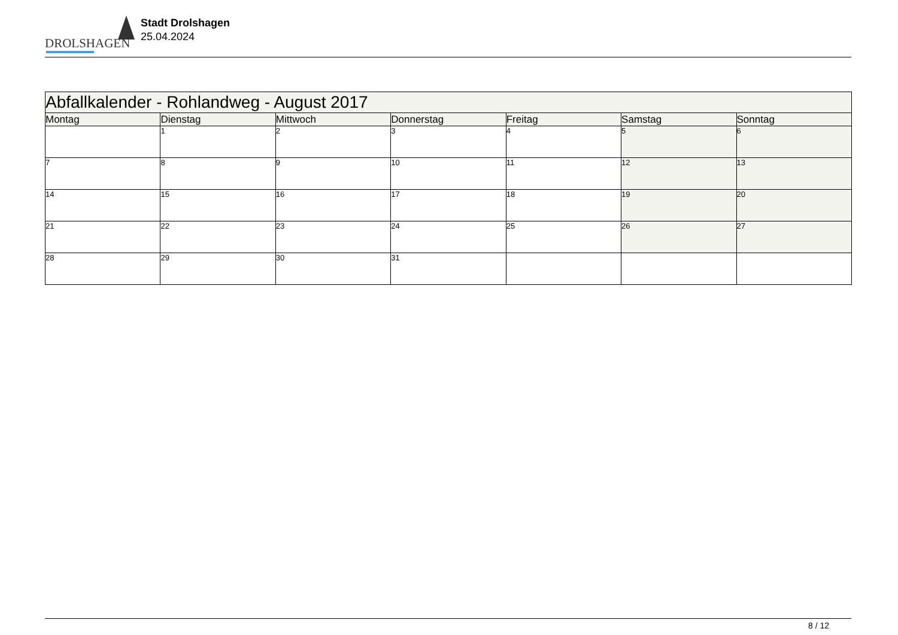DROLSHAGEN
Stadt Drolshagen
25.04.2024
| Abfallkalender - Rohlandweg - August 2017 | | | | | | |
| --- | --- | --- | --- | --- | --- | --- |
| Montag | Dienstag | Mittwoch | Donnerstag | Freitag | Samstag | Sonntag |
| | 1 | 2 | 3 | 4 | 5 | 6 |
| 7 | 8 | 9 | 10 | 11 | 12 | 13 |
| 14 | 15 | 16 | 17 | 18 | 19 | 20 |
| 21 | 22 | 23 | 24 | 25 | 26 | 27 |
| 28 | 29 | 30 | 31 | | | |
8 / 12